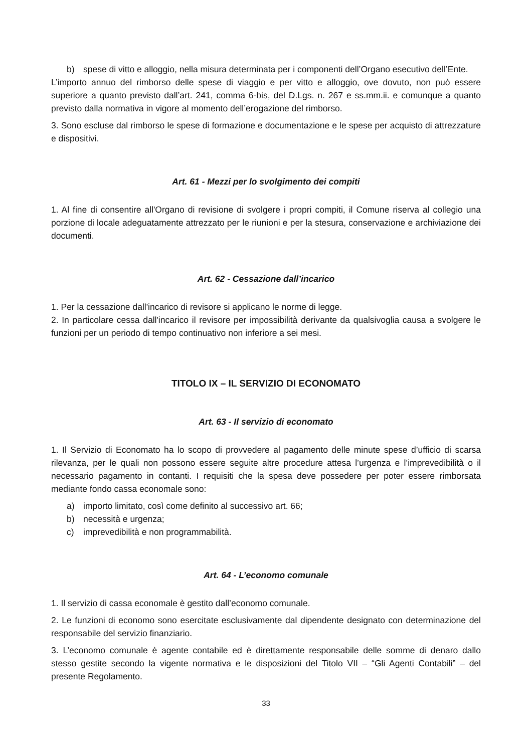b) spese di vitto e alloggio, nella misura determinata per i componenti dell’Organo esecutivo dell’Ente.
L’importo annuo del rimborso delle spese di viaggio e per vitto e alloggio, ove dovuto, non può essere superiore a quanto previsto dall’art. 241, comma 6-bis, del D.Lgs. n. 267 e ss.mm.ii. e comunque a quanto previsto dalla normativa in vigore al momento dell’erogazione del rimborso.
3. Sono escluse dal rimborso le spese di formazione e documentazione e le spese per acquisto di attrezzature e dispositivi.
Art. 61 - Mezzi per lo svolgimento dei compiti
1. Al fine di consentire all'Organo di revisione di svolgere i propri compiti, il Comune riserva al collegio una porzione di locale adeguatamente attrezzato per le riunioni e per la stesura, conservazione e archiviazione dei documenti.
Art. 62 - Cessazione dall’incarico
1. Per la cessazione dall'incarico di revisore si applicano le norme di legge.
2. In particolare cessa dall'incarico il revisore per impossibilità derivante da qualsivoglia causa a svolgere le funzioni per un periodo di tempo continuativo non inferiore a sei mesi.
TITOLO IX – IL SERVIZIO DI ECONOMATO
Art. 63 - Il servizio di economato
1. Il Servizio di Economato ha lo scopo di provvedere al pagamento delle minute spese d’ufficio di scarsa rilevanza, per le quali non possono essere seguite altre procedure attesa l’urgenza e l’imprevedibilità o il necessario pagamento in contanti. I requisiti che la spesa deve possedere per poter essere rimborsata mediante fondo cassa economale sono:
a) importo limitato, così come definito al successivo art. 66;
b) necessità e urgenza;
c) imprevedibilità e non programmabilità.
Art. 64 - L’economo comunale
1. Il servizio di cassa economale è gestito dall’economo comunale.
2. Le funzioni di economo sono esercitate esclusivamente dal dipendente designato con determinazione del responsabile del servizio finanziario.
3. L’economo comunale è agente contabile ed è direttamente responsabile delle somme di denaro dallo stesso gestite secondo la vigente normativa e le disposizioni del Titolo VII – “Gli Agenti Contabili” – del presente Regolamento.
33